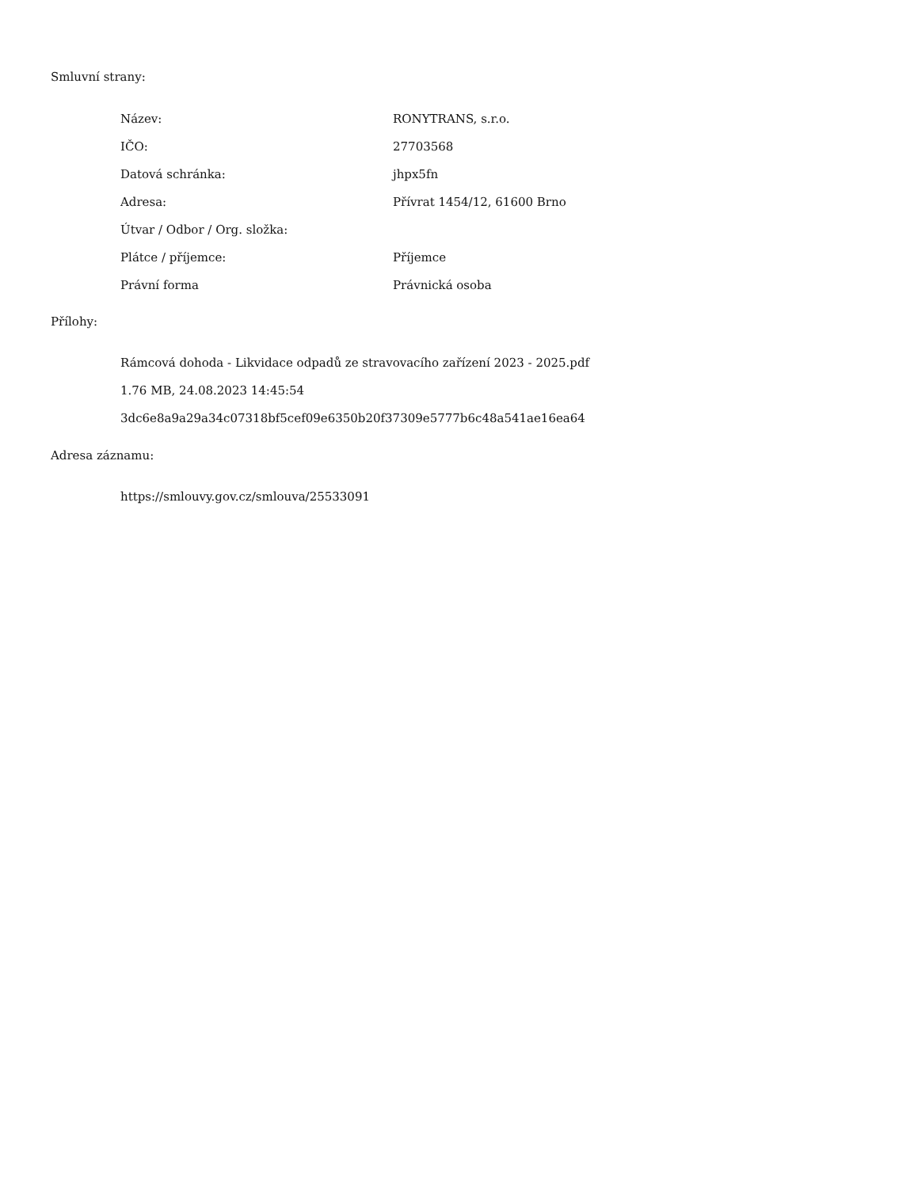Smluvní strany:
| Název: | RONYTRANS, s.r.o. |
| IČO: | 27703568 |
| Datová schránka: | jhpx5fn |
| Adresa: | Přívrat 1454/12, 61600 Brno |
| Útvar / Odbor / Org. složka: | |
| Plátce / příjemce: | Příjemce |
| Právní forma | Právnická osoba |
Přílohy:
Rámcová dohoda - Likvidace odpadů ze stravovacího zařízení 2023 - 2025.pdf
1.76 MB, 24.08.2023 14:45:54
3dc6e8a9a29a34c07318bf5cef09e6350b20f37309e5777b6c48a541ae16ea64
Adresa záznamu:
https://smlouvy.gov.cz/smlouva/25533091